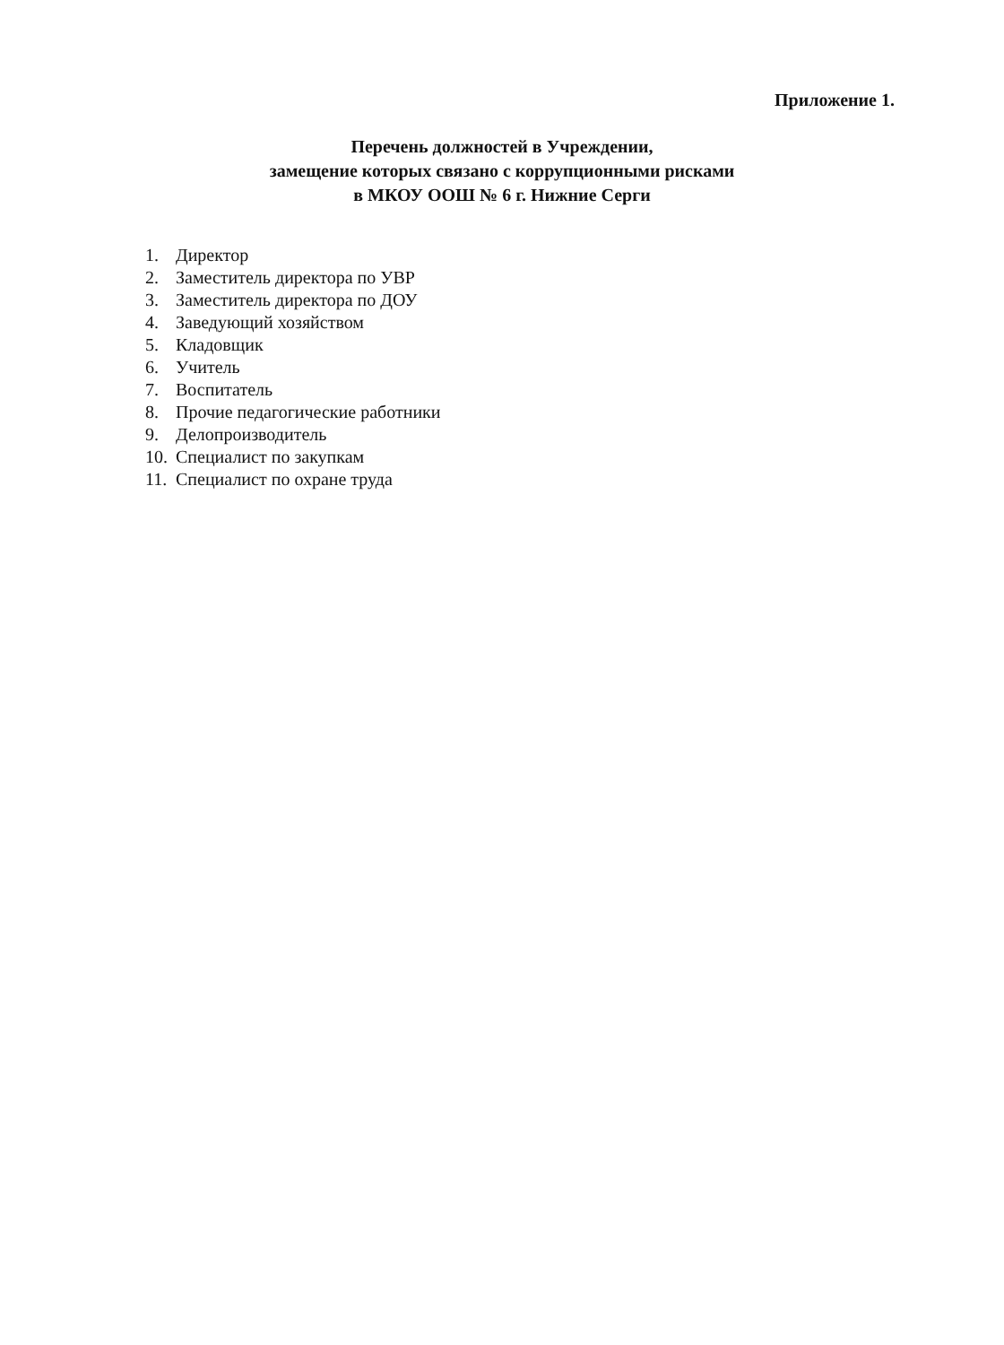Приложение 1.
Перечень должностей в Учреждении,
замещение которых связано с коррупционными рисками
в МКОУ ООШ № 6 г. Нижние Серги
1. Директор
2. Заместитель директора по УВР
3. Заместитель директора по ДОУ
4. Заведующий хозяйством
5. Кладовщик
6. Учитель
7. Воспитатель
8. Прочие педагогические работники
9. Делопроизводитель
10. Специалист по закупкам
11. Специалист по охране труда